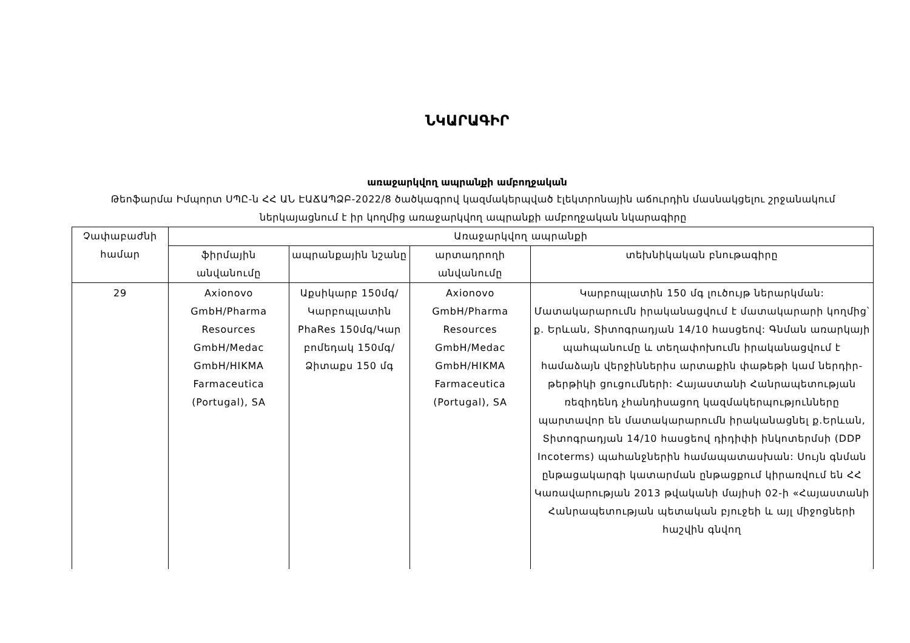ՆԿԱՐԱԳԻՐ
առաջարկվող ապրանքի ամբողջական
Թեոֆարմա Իմպորտ ՍՊԸ-ն ՀՀ ԱՆ ԷԱՃԱՊՁԲ-2022/8 ծածկագրով կազմակերպված էլեկտրոնային աճուրդին մասնակցելու շրջանակում ներկայացնում է իր կողմից առաջարկվող ապրանքի ամբողջական նկարագիրը
| Չափաբաժնի համար | Առաջարկվող ապրանքի | | | |
| --- | --- | --- | --- | --- |
| | ֆիրմային անվանումը | ապրանքային նշանը | արտադրողի անվանումը | տեխնիկական բնութագիրը |
| 29 | Axionovo GmbH/Pharma Resources GmbH/Medac GmbH/HIKMA Farmaceutica (Portugal), SA | Աքսիկարբ 150մգ/ Կարբոպլատին PhaRes 150մգ/Կար բոմեդակ 150մգ/Ձիտաքս 150 մգ | Axionovo GmbH/Pharma Resources GmbH/Medac GmbH/HIKMA Farmaceutica (Portugal), SA | Կարբոպլատին 150 մգ լուծույթ ներարկման: Մատակարարումն իրականացվում է մատակարարի կողմից՝ ք. Երևան, Տիտոգրադյան 14/10 հասցեով: Գնման առարկայի պահպանումը և տեղափոխումն իրականացվում է համաձայն վերջիններիս արտաքին փաթեթի կամ ներդիր-թերթիկի ցուցումների: Հայաստանի Հանրապետության ռեզիդենդ չհանդիսացող կազմակերպությունները պարտավոր են մատակարարումն իրականացնել ք.Երևան, Տիտոգրադյան 14/10 հասցեով դիդիփի ինկոտերմսի (DDP Incoterms) պահանջներին համապատասխան: Սույն գնման ընթացակարգի կատարման ընթացքում կիրառվում են ՀՀ Կառավարության 2013 թվականի մայիսի 02-ի «Հայաստանի Հանրապետության պետական բյուջեի և այլ միջոցների հաշվին գնվող |